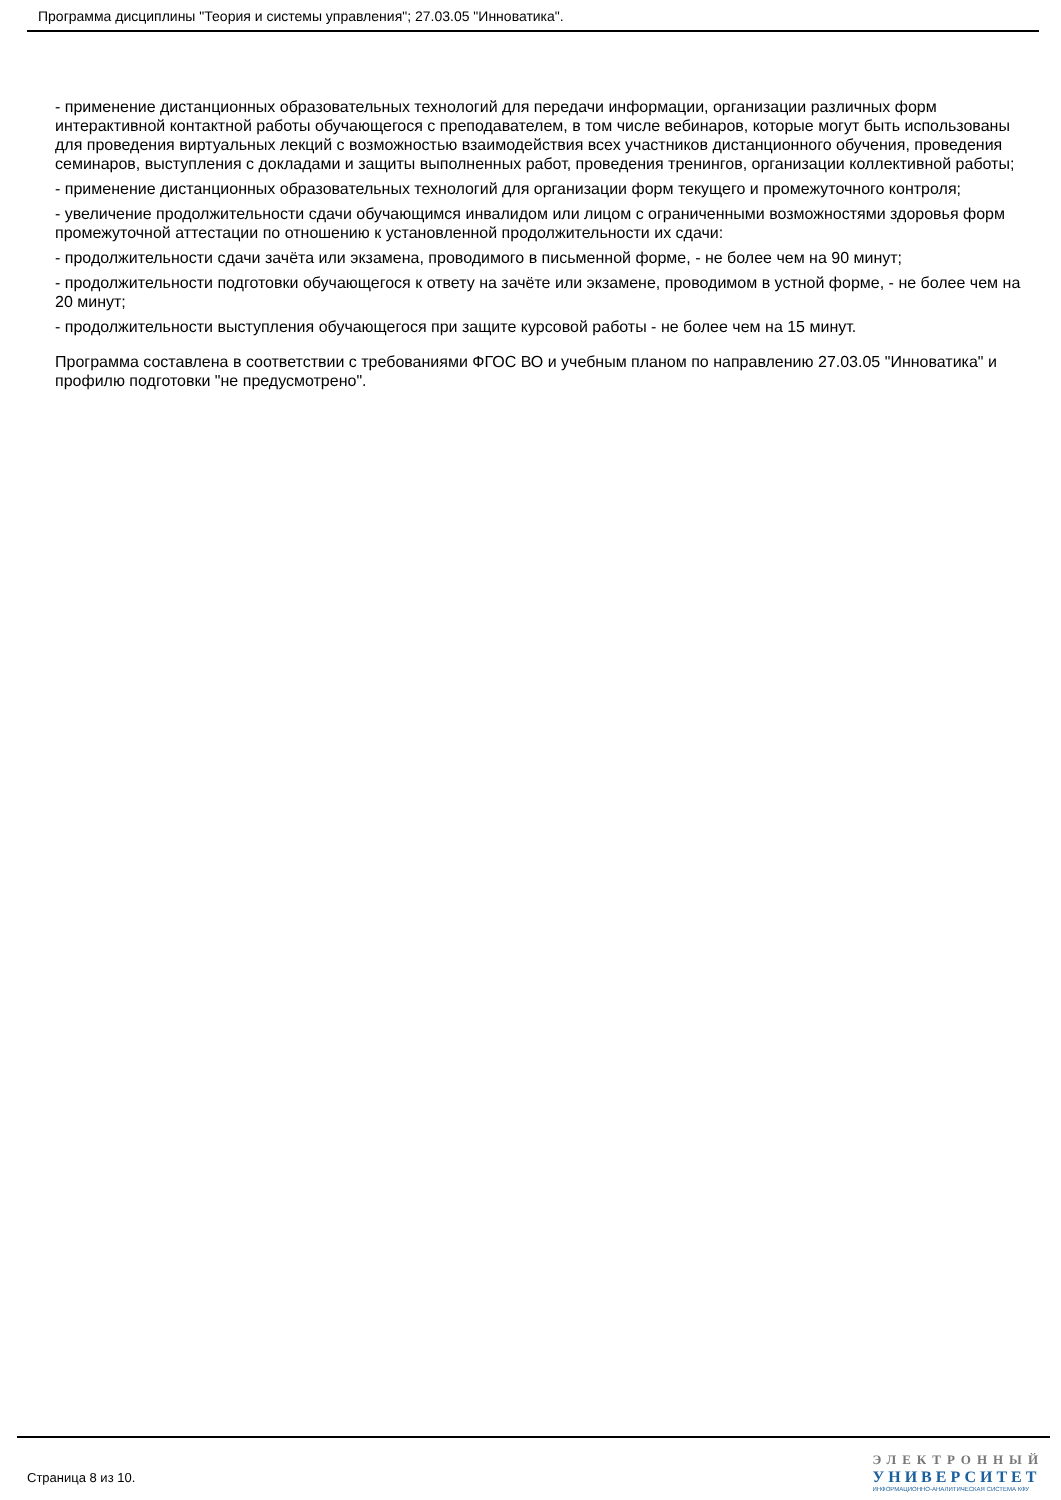Программа дисциплины "Теория и системы управления"; 27.03.05 "Инноватика".
- применение дистанционных образовательных технологий для передачи информации, организации различных форм интерактивной контактной работы обучающегося с преподавателем, в том числе вебинаров, которые могут быть использованы для проведения виртуальных лекций с возможностью взаимодействия всех участников дистанционного обучения, проведения семинаров, выступления с докладами и защиты выполненных работ, проведения тренингов, организации коллективной работы;
- применение дистанционных образовательных технологий для организации форм текущего и промежуточного контроля;
- увеличение продолжительности сдачи обучающимся инвалидом или лицом с ограниченными возможностями здоровья форм промежуточной аттестации по отношению к установленной продолжительности их сдачи:
- продолжительности сдачи зачёта или экзамена, проводимого в письменной форме, - не более чем на 90 минут;
- продолжительности подготовки обучающегося к ответу на зачёте или экзамене, проводимом в устной форме, - не более чем на 20 минут;
- продолжительности выступления обучающегося при защите курсовой работы - не более чем на 15 минут.
Программа составлена в соответствии с требованиями ФГОС ВО и учебным планом по направлению 27.03.05 "Инноватика" и профилю подготовки "не предусмотрено".
Страница 8 из 10.
ЭЛЕКТРОННЫЙ
УНИВЕРСИТЕТ
ИНФОРМАЦИОННО-АНАЛИТИЧЕСКАЯ СИСТЕМА КФУ